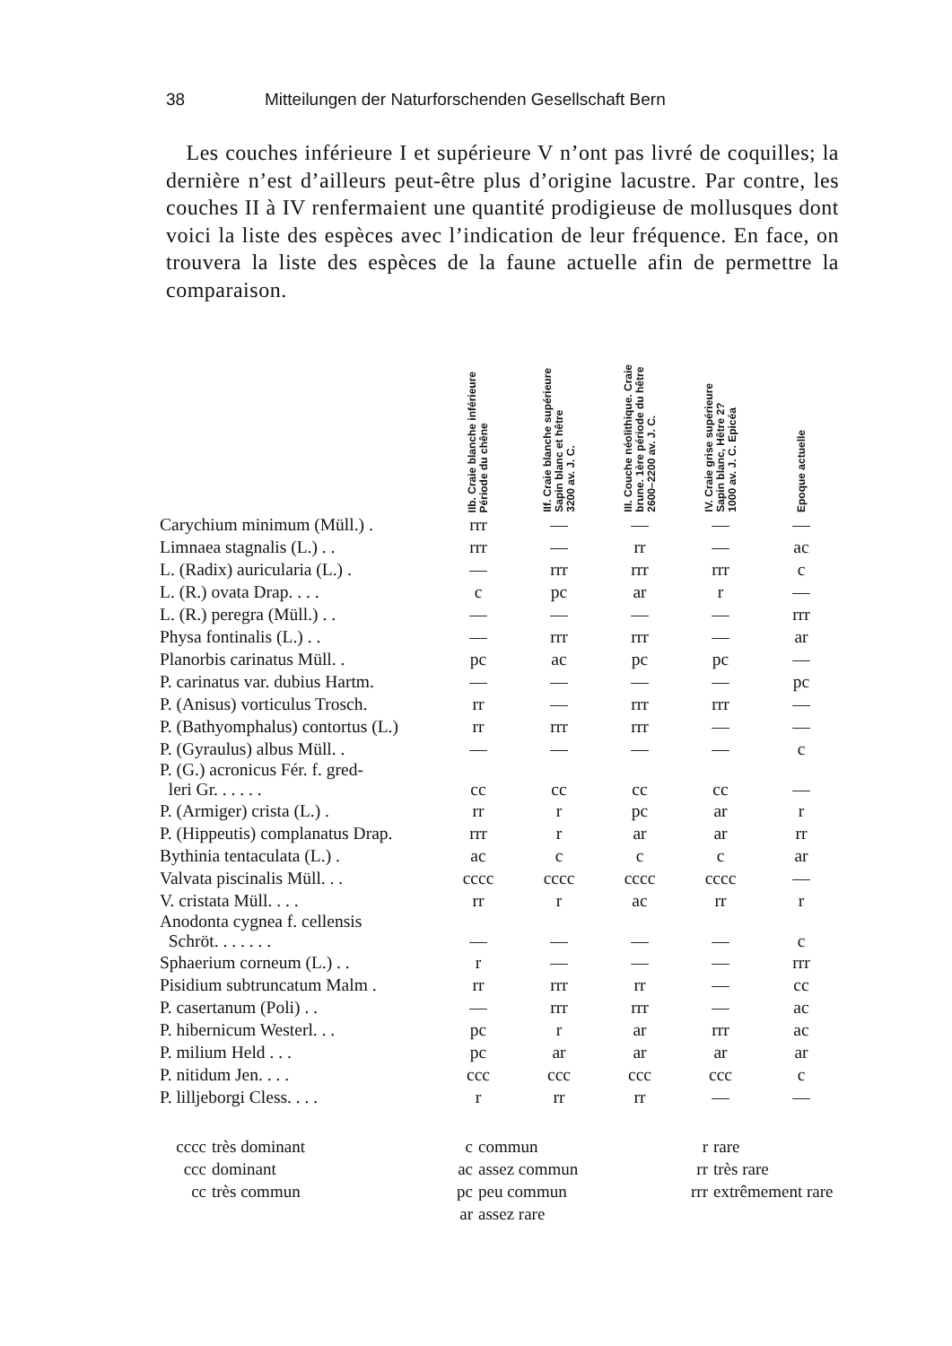38 Mitteilungen der Naturforschenden Gesellschaft Bern
Les couches inférieure I et supérieure V n’ont pas livré de coquilles; la dernière n’est d’ailleurs peut-être plus d’origine lacustre. Par contre, les couches II à IV renfermaient une quantité prodigieuse de mollusques dont voici la liste des espèces avec l’indication de leur fréquence. En face, on trouvera la liste des espèces de la faune actuelle afin de permettre la comparaison.
| | IIb. Craie blanche inférieure Période du chêne | IIf. Craie blanche supérieure Sapin blanc et hêtre 3200 av. J. C. | III. Couche néolithique. Craie brune. 1ère période du hêtre 2600–2200 av. J. C. | IV. Craie grise supérieure Sapin blanc, Hêtre 2? 1000 av. J. C. Epicéa | Epoque actuelle |
| --- | --- | --- | --- | --- | --- |
| Carychium minimum (Müll.) . | rrr | — | — | — | — |
| Limnaea stagnalis (L.) . . | rrr | — | rr | — | ac |
| L. (Radix) auricularia (L.) . | — | rrr | rrr | rrr | c |
| L. (R.) ovata Drap. . . . | c | pc | ar | r | — |
| L. (R.) peregra (Müll.) . . | — | — | — | — | rrr |
| Physa fontinalis (L.) . . | — | rrr | rrr | — | ar |
| Planorbis carinatus Müll. . | pc | ac | pc | pc | — |
| P. carinatus var. dubius Hartm. | — | — | — | — | pc |
| P. (Anisus) vorticulus Trosch. | rr | — | rrr | rrr | — |
| P. (Bathyomphalus) contortus (L.) | rr | rrr | rrr | — | — |
| P. (Gyraulus) albus Müll. . | — | — | — | — | c |
| P. (G.) acronicus Fér. f. gred- leri Gr. . . . . . | cc | cc | cc | cc | — |
| P. (Armiger) crista (L.) . | rr | r | pc | ar | r |
| P. (Hippeutis) complanatus Drap. | rrr | r | ar | ar | rr |
| Bythinia tentaculata (L.) . | ac | c | c | c | ar |
| Valvata piscinalis Müll. . . | cccc | cccc | cccc | cccc | — |
| V. cristata Müll. . . . | rr | r | ac | rr | r |
| Anodonta cygnea f. cellensis Schröt. . . . . . . | — | — | — | — | c |
| Sphaerium corneum (L.) . . | r | — | — | — | rrr |
| Pisidium subtruncatum Malm . | rr | rrr | rr | — | cc |
| P. casertanum (Poli) . . | — | rrr | rrr | — | ac |
| P. hibernicum Westerl. . . | pc | r | ar | rrr | ac |
| P. milium Held . . . | pc | ar | ar | ar | ar |
| P. nitidum Jen. . . . | ccc | ccc | ccc | ccc | c |
| P. lilljeborgi Cless. . . . | r | rr | rr | — | — |
cccc très dominant c commun r rare ccc dominant ac assez commun rr très rare cc très commun pc peu commun rrr extrêmement rare ar assez rare